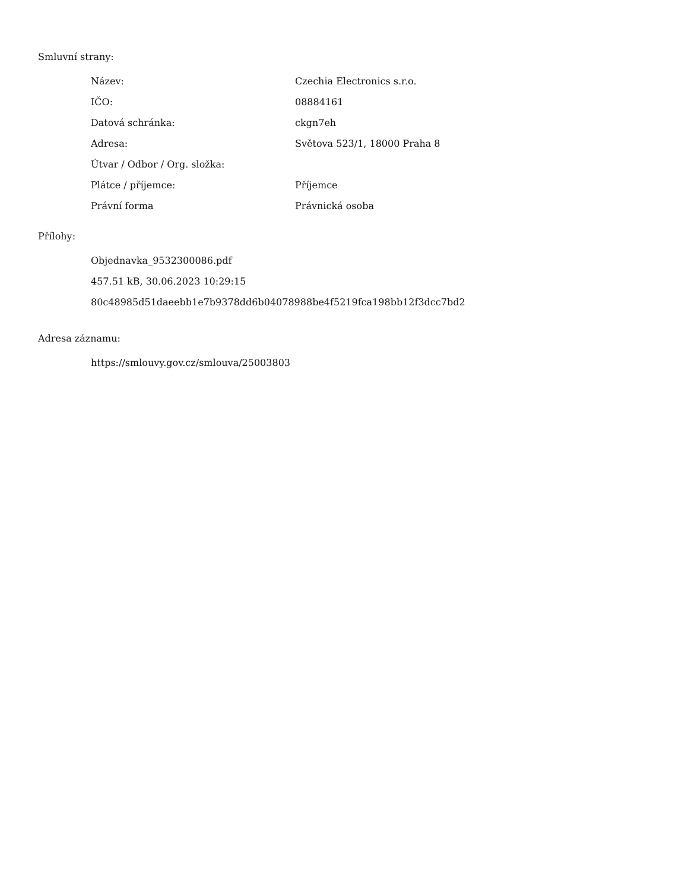Smluvní strany:
| Název: | Czechia Electronics s.r.o. |
| IČO: | 08884161 |
| Datová schránka: | ckgn7eh |
| Adresa: | Světova 523/1, 18000 Praha 8 |
| Útvar / Odbor / Org. složka: | |
| Plátce / příjemce: | Příjemce |
| Právní forma | Právnická osoba |
Přílohy:
Objednavka_9532300086.pdf
457.51 kB, 30.06.2023 10:29:15
80c48985d51daeebb1e7b9378dd6b04078988be4f5219fca198bb12f3dcc7bd2
Adresa záznamu:
https://smlouvy.gov.cz/smlouva/25003803